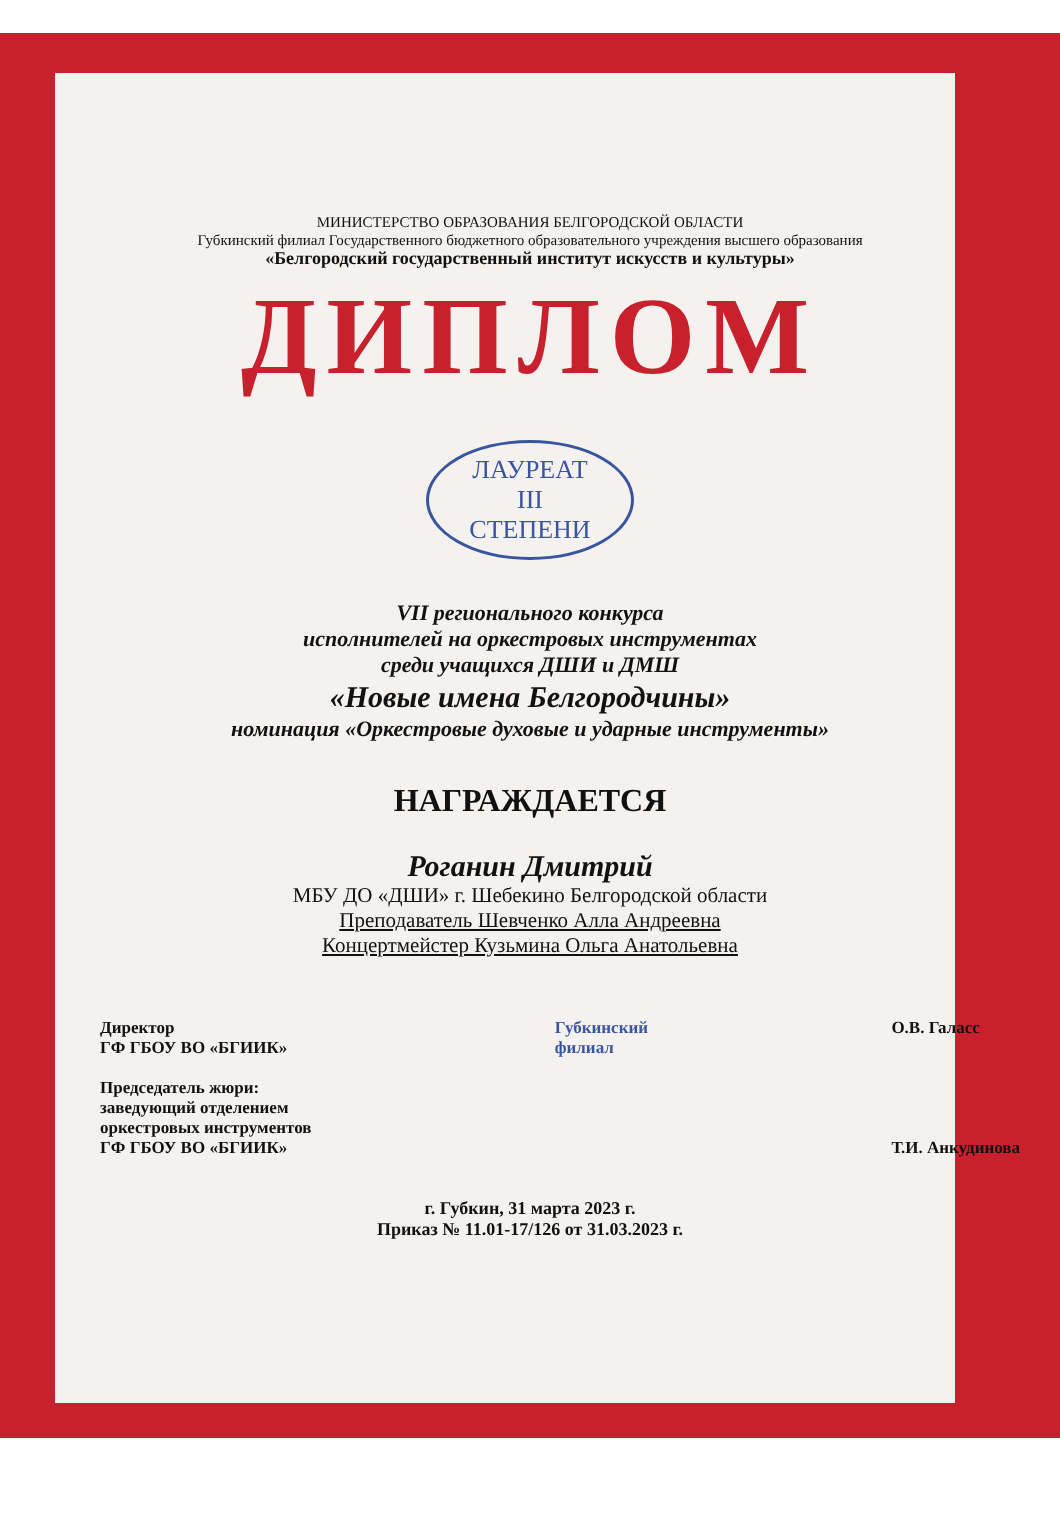МИНИСТЕРСТВО ОБРАЗОВАНИЯ БЕЛГОРОДСКОЙ ОБЛАСТИ
Губкинский филиал Государственного бюджетного образовательного учреждения высшего образования
«Белгородский государственный институт искусств и культуры»
ДИПЛОМ
ЛАУРЕАТ
III
СТЕПЕНИ
VII регионального конкурса
исполнителей на оркестровых инструментах
среди учащихся ДШИ и ДМШ
«Новые имена Белгородчины»
номинация «Оркестровые духовые и ударные инструменты»
НАГРАЖДАЕТСЯ
Роганин Дмитрий
МБУ ДО «ДШИ» г. Шебекино Белгородской области
Преподаватель Шевченко Алла Андреевна
Концертмейстер Кузьмина Ольга Анатольевна
Директор
ГФ ГБОУ ВО «БГИИК»
Председатель жюри:
заведующий отделением
оркестровых инструментов
ГФ ГБОУ ВО «БГИИК»
Губкинский
филиал
О.В. Галасс
Т.И. Анкудинова
г. Губкин, 31 марта 2023 г.
Приказ № 11.01-17/126 от 31.03.2023 г.